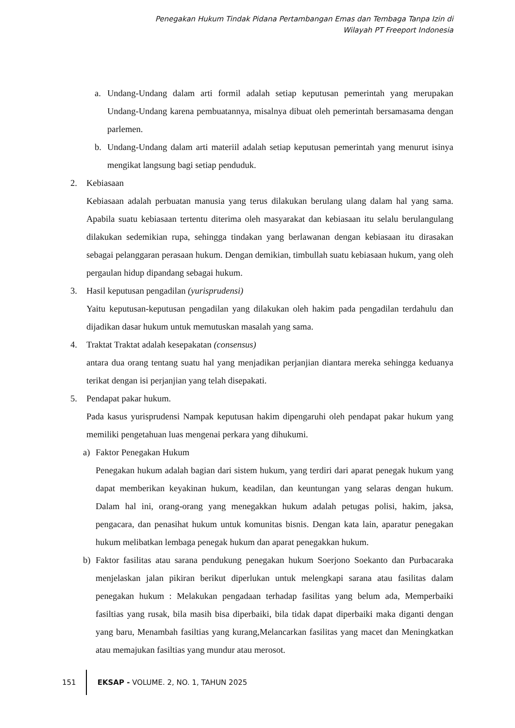Penegakan Hukum Tindak Pidana Pertambangan Emas dan Tembaga Tanpa Izin di
Wilayah PT Freeport Indonesia
a. Undang-Undang dalam arti formil adalah setiap keputusan pemerintah yang merupakan Undang-Undang karena pembuatannya, misalnya dibuat oleh pemerintah bersamasama dengan parlemen.
b. Undang-Undang dalam arti materiil adalah setiap keputusan pemerintah yang menurut isinya mengikat langsung bagi setiap penduduk.
2. Kebiasaan
Kebiasaan adalah perbuatan manusia yang terus dilakukan berulang ulang dalam hal yang sama. Apabila suatu kebiasaan tertentu diterima oleh masyarakat dan kebiasaan itu selalu berulangulang dilakukan sedemikian rupa, sehingga tindakan yang berlawanan dengan kebiasaan itu dirasakan sebagai pelanggaran perasaan hukum. Dengan demikian, timbullah suatu kebiasaan hukum, yang oleh pergaulan hidup dipandang sebagai hukum.
3. Hasil keputusan pengadilan (yurisprudensi)
Yaitu keputusan-keputusan pengadilan yang dilakukan oleh hakim pada pengadilan terdahulu dan dijadikan dasar hukum untuk memutuskan masalah yang sama.
4. Traktat Traktat adalah kesepakatan (consensus)
antara dua orang tentang suatu hal yang menjadikan perjanjian diantara mereka sehingga keduanya terikat dengan isi perjanjian yang telah disepakati.
5. Pendapat pakar hukum.
Pada kasus yurisprudensi Nampak keputusan hakim dipengaruhi oleh pendapat pakar hukum yang memiliki pengetahuan luas mengenai perkara yang dihukumi.
a) Faktor Penegakan Hukum
Penegakan hukum adalah bagian dari sistem hukum, yang terdiri dari aparat penegak hukum yang dapat memberikan keyakinan hukum, keadilan, dan keuntungan yang selaras dengan hukum. Dalam hal ini, orang-orang yang menegakkan hukum adalah petugas polisi, hakim, jaksa, pengacara, dan penasihat hukum untuk komunitas bisnis. Dengan kata lain, aparatur penegakan hukum melibatkan lembaga penegak hukum dan aparat penegakkan hukum.
b) Faktor fasilitas atau sarana pendukung penegakan hukum Soerjono Soekanto dan Purbacaraka menjelaskan jalan pikiran berikut diperlukan untuk melengkapi sarana atau fasilitas dalam penegakan hukum : Melakukan pengadaan terhadap fasilitas yang belum ada, Memperbaiki fasiltias yang rusak, bila masih bisa diperbaiki, bila tidak dapat diperbaiki maka diganti dengan yang baru, Menambah fasiltias yang kurang,Melancarkan fasilitas yang macet dan Meningkatkan atau memajukan fasiltias yang mundur atau merosot.
151
EKSAP - VOLUME. 2, NO. 1, TAHUN 2025